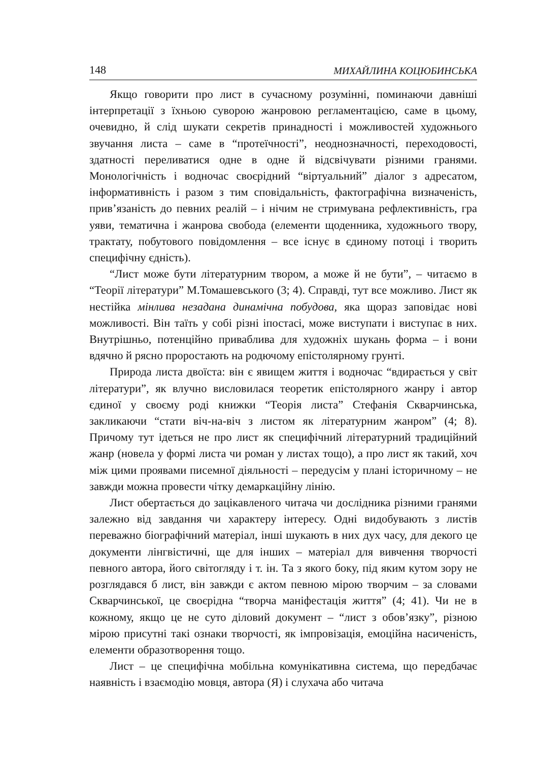148 МИХАЙЛИНА КОЦЮБИНСЬКА
Якщо говорити про лист в сучасному розумінні, поминаючи давніші інтерпретації з їхньою суворою жанровою регламентацією, саме в цьому, очевидно, й слід шукати секретів принадності і можливостей художнього звучання листа – саме в “протеїчності”, неоднозначності, переходовості, здатності переливатися одне в одне й відсвічувати різними гранями. Монологічність і водночас своєрідний “віртуальний” діалог з адресатом, інформативність і разом з тим сповідальність, фактографічна визначеність, прив’язаність до певних реалій – і нічим не стримувана рефлективність, гра уяви, тематична і жанрова свобода (елементи щоденника, художнього твору, трактату, побутового повідомлення – все існує в єдиному потоці і творить специфічну єдність).
“Лист може бути літературним твором, а може й не бути”, – читаємо в “Теорії літератури” М.Томашевського (3; 4). Справді, тут все можливо. Лист як нестійка мінлива незадана динамічна побудова, яка щораз заповідає нові можливості. Він таїть у собі різні іпостасі, може виступати і виступає в них. Внутрішньо, потенційно приваблива для художніх шукань форма – і вони вдячно й рясно проростають на родючому епістолярному грунті.
Природа листа двоїста: він є явищем життя і водночас “вдирається у світ літератури”, як влучно висловилася теоретик епістолярного жанру і автор єдиної у своєму роді книжки “Теорія листа” Стефанія Скварчинська, закликаючи “стати віч-на-віч з листом як літературним жанром” (4; 8). Причому тут ідеться не про лист як специфічний літературний традиційний жанр (новела у формі листа чи роман у листах тощо), а про лист як такий, хоч між цими проявами писемної діяльності – передусім у плані історичному – не завжди можна провести чітку демаркаційну лінію.
Лист обертається до зацікавленого читача чи дослідника різними гранями залежно від завдання чи характеру інтересу. Одні видобувають з листів переважно біографічний матеріал, інші шукають в них дух часу, для декого це документи лінгвістичні, ще для інших – матеріал для вивчення творчості певного автора, його світогляду і т. ін. Та з якого боку, під яким кутом зору не розглядався б лист, він завжди є актом певною мірою творчим – за словами Скварчинської, це своєрідна “творча маніфестація життя” (4; 41). Чи не в кожному, якщо це не суто діловий документ – “лист з обов’язку”, різною мірою присутні такі ознаки творчості, як імпровізація, емоційна насиченість, елементи образотворення тощо.
Лист – це специфічна мобільна комунікативна система, що передбачає наявність і взаємодію мовця, автора (Я) і слухача або читача